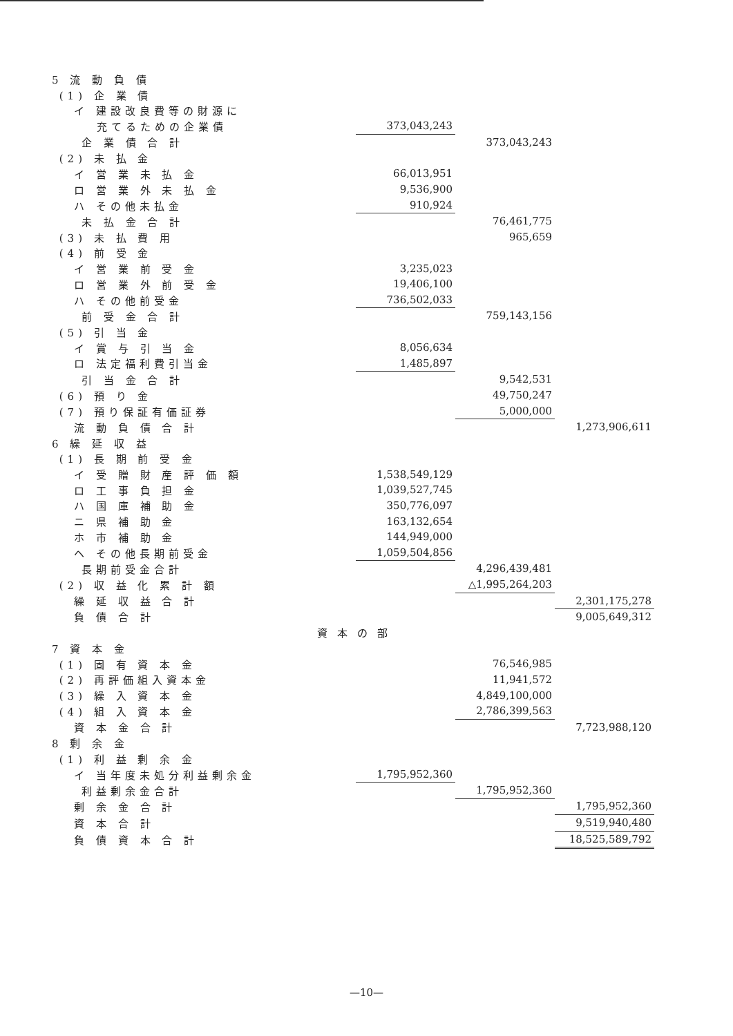| 5 流 動 負 債 | | | | |
| (1) 企 業 債 | | | | |
| イ 建設改良費等の財源に | | | | |
| 充てるための企業債 | | 373,043,243 | | |
| 企 業 債 合 計 | | | 373,043,243 | |
| (2) 未 払 金 | | | | |
| イ 営 業 未 払 金 | | 66,013,951 | | |
| ロ 営 業 外 未 払 金 | | 9,536,900 | | |
| ハ その他未払金 | | 910,924 | | |
| 未 払 金 合 計 | | | 76,461,775 | |
| (3) 未 払 費 用 | | | 965,659 | |
| (4) 前 受 金 | | | | |
| イ 営 業 前 受 金 | | 3,235,023 | | |
| ロ 営 業 外 前 受 金 | | 19,406,100 | | |
| ハ その他前受金 | | 736,502,033 | | |
| 前 受 金 合 計 | | | 759,143,156 | |
| (5) 引 当 金 | | | | |
| イ 賞 与 引 当 金 | | 8,056,634 | | |
| ロ 法定福利費引当金 | | 1,485,897 | | |
| 引 当 金 合 計 | | | 9,542,531 | |
| (6) 預 り 金 | | | 49,750,247 | |
| (7) 預り保証有価証券 | | | 5,000,000 | |
| 流 動 負 債 合 計 | | | | 1,273,906,611 |
| 6 繰 延 収 益 | | | | |
| (1) 長 期 前 受 金 | | | | |
| イ 受 贈 財 産 評 価 額 | | 1,538,549,129 | | |
| ロ 工 事 負 担 金 | | 1,039,527,745 | | |
| ハ 国 庫 補 助 金 | | 350,776,097 | | |
| ニ 県 補 助 金 | | 163,132,654 | | |
| ホ 市 補 助 金 | | 144,949,000 | | |
| ヘ その他長期前受金 | | 1,059,504,856 | | |
| 長期前受金合計 | | | 4,296,439,481 | |
| (2) 収 益 化 累 計 額 | | | △1,995,264,203 | |
| 繰 延 収 益 合 計 | | | | 2,301,175,278 |
| 負 債 合 計 | | | | 9,005,649,312 |
| | 資本の部 | | | |
| 7 資 本 金 | | | | |
| (1) 固 有 資 本 金 | | | 76,546,985 | |
| (2) 再評価組入資本金 | | | 11,941,572 | |
| (3) 繰 入 資 本 金 | | | 4,849,100,000 | |
| (4) 組 入 資 本 金 | | | 2,786,399,563 | |
| 資 本 金 合 計 | | | | 7,723,988,120 |
| 8 剰 余 金 | | | | |
| (1) 利 益 剰 余 金 | | | | |
| イ 当年度未処分利益剰余金 | | 1,795,952,360 | | |
| 利益剰余金合計 | | | 1,795,952,360 | |
| 剰 余 金 合 計 | | | | 1,795,952,360 |
| 資 本 合 計 | | | | 9,519,940,480 |
| 負 債 資 本 合 計 | | | | 18,525,589,792 |
—10—